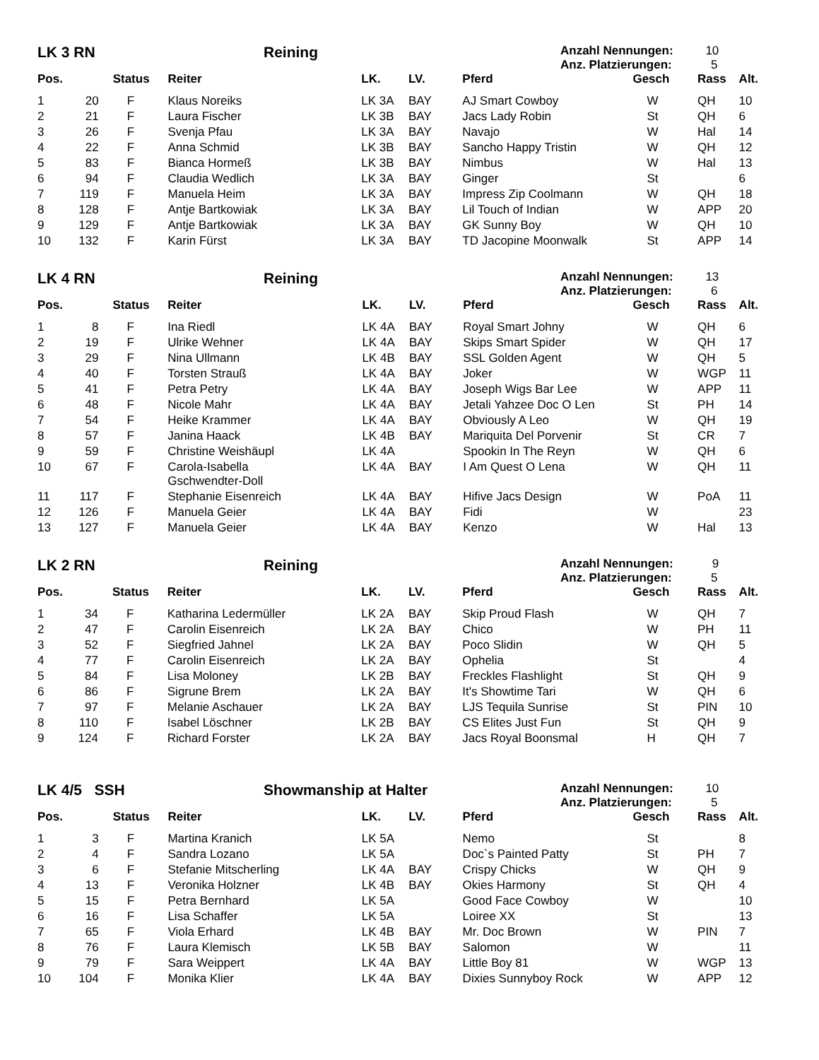LK 3 RN Reining
Anzahl Nennungen: 10
Anz. Platzierungen: 5
| Pos. | | Status | Reiter | LK. | LV. | Pferd | Gesch | Rass | Alt. |
| --- | --- | --- | --- | --- | --- | --- | --- | --- | --- |
| 1 | 20 | F | Klaus Noreiks | LK 3A | BAY | AJ Smart Cowboy | W | QH | 10 |
| 2 | 21 | F | Laura Fischer | LK 3B | BAY | Jacs Lady Robin | St | QH | 6 |
| 3 | 26 | F | Svenja Pfau | LK 3A | BAY | Navajo | W | Hal | 14 |
| 4 | 22 | F | Anna Schmid | LK 3B | BAY | Sancho Happy Tristin | W | QH | 12 |
| 5 | 83 | F | Bianca Hormeß | LK 3B | BAY | Nimbus | W | Hal | 13 |
| 6 | 94 | F | Claudia Wedlich | LK 3A | BAY | Ginger | St | | 6 |
| 7 | 119 | F | Manuela Heim | LK 3A | BAY | Impress Zip Coolmann | W | QH | 18 |
| 8 | 128 | F | Antje Bartkowiak | LK 3A | BAY | Lil Touch of Indian | W | APP | 20 |
| 9 | 129 | F | Antje Bartkowiak | LK 3A | BAY | GK Sunny Boy | W | QH | 10 |
| 10 | 132 | F | Karin Fürst | LK 3A | BAY | TD Jacopine Moonwalk | St | APP | 14 |
LK 4 RN Reining
Anzahl Nennungen: 13
Anz. Platzierungen: 6
| Pos. | | Status | Reiter | LK. | LV. | Pferd | Gesch | Rass | Alt. |
| --- | --- | --- | --- | --- | --- | --- | --- | --- | --- |
| 1 | 8 | F | Ina Riedl | LK 4A | BAY | Royal Smart Johny | W | QH | 6 |
| 2 | 19 | F | Ulrike Wehner | LK 4A | BAY | Skips Smart Spider | W | QH | 17 |
| 3 | 29 | F | Nina Ullmann | LK 4B | BAY | SSL Golden Agent | W | QH | 5 |
| 4 | 40 | F | Torsten Strauß | LK 4A | BAY | Joker | W | WGP | 11 |
| 5 | 41 | F | Petra Petry | LK 4A | BAY | Joseph Wigs Bar Lee | W | APP | 11 |
| 6 | 48 | F | Nicole Mahr | LK 4A | BAY | Jetali Yahzee Doc O Len | St | PH | 14 |
| 7 | 54 | F | Heike Krammer | LK 4A | BAY | Obviously A Leo | W | QH | 19 |
| 8 | 57 | F | Janina Haack | LK 4B | BAY | Mariquita Del Porvenir | St | CR | 7 |
| 9 | 59 | F | Christine Weishäupl | LK 4A | | Spookin In The Reyn | W | QH | 6 |
| 10 | 67 | F | Carola-Isabella Gschwendter-Doll | LK 4A | BAY | I Am Quest O Lena | W | QH | 11 |
| 11 | 117 | F | Stephanie Eisenreich | LK 4A | BAY | Hifive Jacs Design | W | PoA | 11 |
| 12 | 126 | F | Manuela Geier | LK 4A | BAY | Fidi | W | | 23 |
| 13 | 127 | F | Manuela Geier | LK 4A | BAY | Kenzo | W | Hal | 13 |
LK 2 RN Reining
Anzahl Nennungen: 9
Anz. Platzierungen: 5
| Pos. | | Status | Reiter | LK. | LV. | Pferd | Gesch | Rass | Alt. |
| --- | --- | --- | --- | --- | --- | --- | --- | --- | --- |
| 1 | 34 | F | Katharina Ledermüller | LK 2A | BAY | Skip Proud Flash | W | QH | 7 |
| 2 | 47 | F | Carolin Eisenreich | LK 2A | BAY | Chico | W | PH | 11 |
| 3 | 52 | F | Siegfried Jahnel | LK 2A | BAY | Poco Slidin | W | QH | 5 |
| 4 | 77 | F | Carolin Eisenreich | LK 2A | BAY | Ophelia | St | | 4 |
| 5 | 84 | F | Lisa Moloney | LK 2B | BAY | Freckles Flashlight | St | QH | 9 |
| 6 | 86 | F | Sigrune Brem | LK 2A | BAY | It's Showtime Tari | W | QH | 6 |
| 7 | 97 | F | Melanie Aschauer | LK 2A | BAY | LJS Tequila Sunrise | St | PIN | 10 |
| 8 | 110 | F | Isabel Löschner | LK 2B | BAY | CS Elites Just Fun | St | QH | 9 |
| 9 | 124 | F | Richard Forster | LK 2A | BAY | Jacs Royal Boonsmal | H | QH | 7 |
LK 4/5 SSH Showmanship at Halter
Anzahl Nennungen: 10
Anz. Platzierungen: 5
| Pos. | | Status | Reiter | LK. | LV. | Pferd | Gesch | Rass | Alt. |
| --- | --- | --- | --- | --- | --- | --- | --- | --- | --- |
| 1 | 3 | F | Martina Kranich | LK 5A | | Nemo | St | | 8 |
| 2 | 4 | F | Sandra Lozano | LK 5A | | Doc`s Painted Patty | St | PH | 7 |
| 3 | 6 | F | Stefanie Mitscherling | LK 4A | BAY | Crispy Chicks | W | QH | 9 |
| 4 | 13 | F | Veronika Holzner | LK 4B | BAY | Okies Harmony | St | QH | 4 |
| 5 | 15 | F | Petra Bernhard | LK 5A | | Good Face Cowboy | W | | 10 |
| 6 | 16 | F | Lisa Schaffer | LK 5A | | Loiree XX | St | | 13 |
| 7 | 65 | F | Viola Erhard | LK 4B | BAY | Mr. Doc Brown | W | PIN | 7 |
| 8 | 76 | F | Laura Klemisch | LK 5B | BAY | Salomon | W | | 11 |
| 9 | 79 | F | Sara Weippert | LK 4A | BAY | Little Boy 81 | W | WGP | 13 |
| 10 | 104 | F | Monika Klier | LK 4A | BAY | Dixies Sunnyboy Rock | W | APP | 12 |